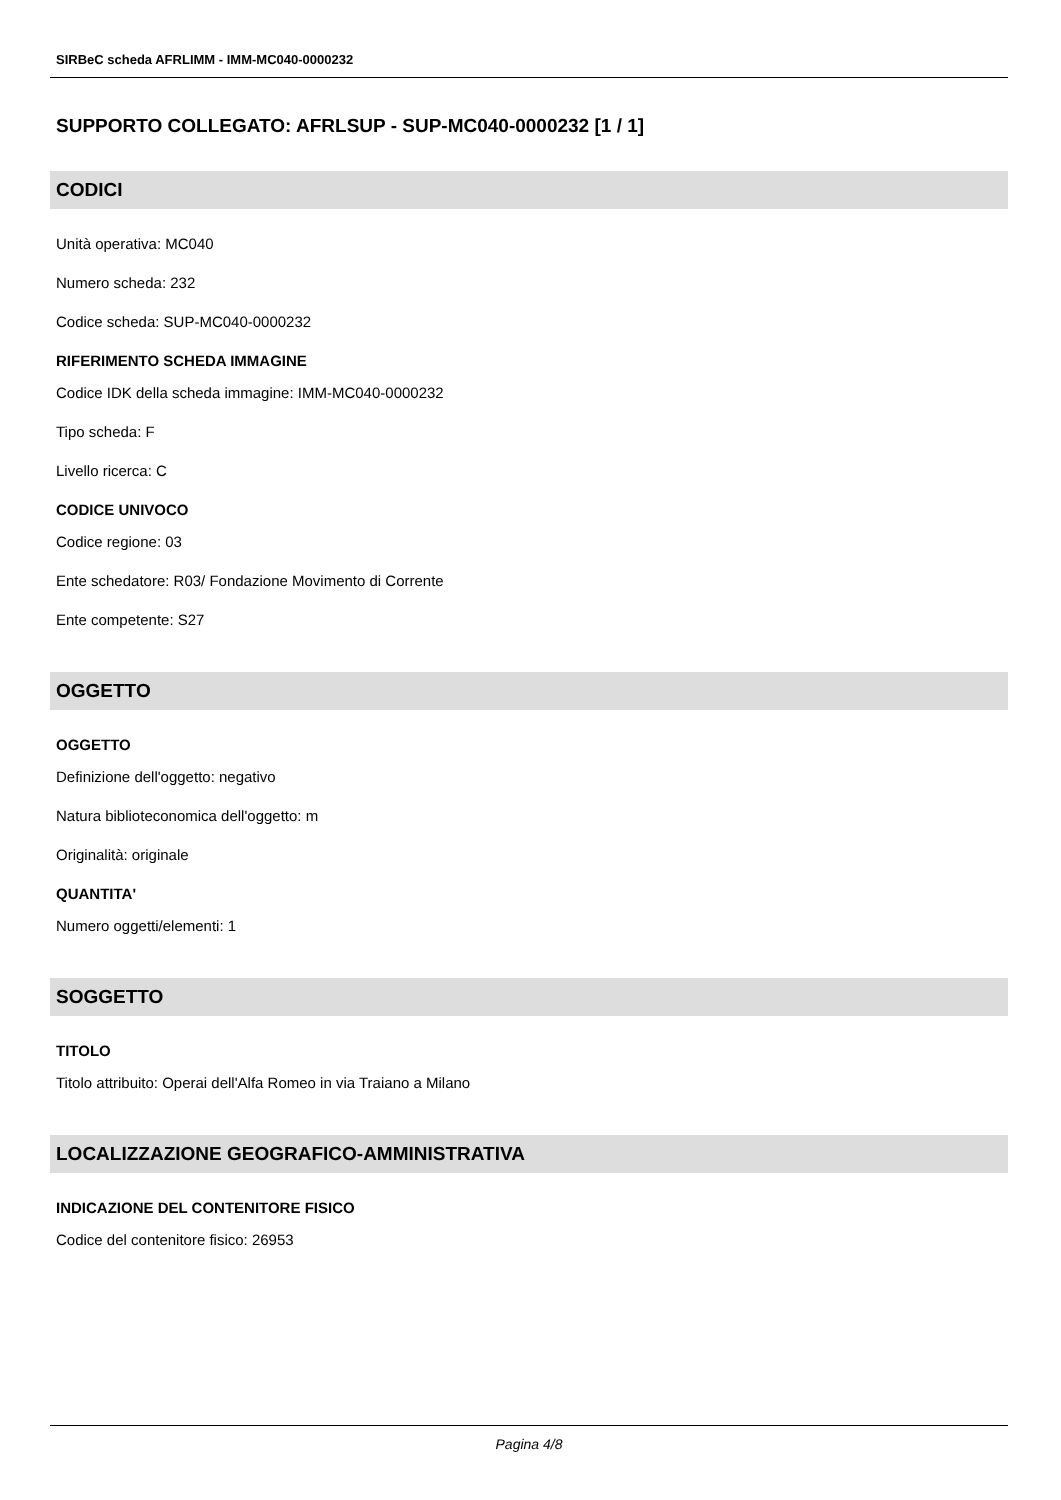SIRBeC scheda AFRLIMM - IMM-MC040-0000232
SUPPORTO COLLEGATO: AFRLSUP - SUP-MC040-0000232 [1 / 1]
CODICI
Unità operativa: MC040
Numero scheda: 232
Codice scheda: SUP-MC040-0000232
RIFERIMENTO SCHEDA IMMAGINE
Codice IDK della scheda immagine: IMM-MC040-0000232
Tipo scheda: F
Livello ricerca: C
CODICE UNIVOCO
Codice regione: 03
Ente schedatore: R03/ Fondazione Movimento di Corrente
Ente competente: S27
OGGETTO
OGGETTO
Definizione dell'oggetto: negativo
Natura biblioteconomica dell'oggetto: m
Originalità: originale
QUANTITA'
Numero oggetti/elementi: 1
SOGGETTO
TITOLO
Titolo attribuito: Operai dell'Alfa Romeo in via Traiano a Milano
LOCALIZZAZIONE GEOGRAFICO-AMMINISTRATIVA
INDICAZIONE DEL CONTENITORE FISICO
Codice del contenitore fisico: 26953
Pagina 4/8